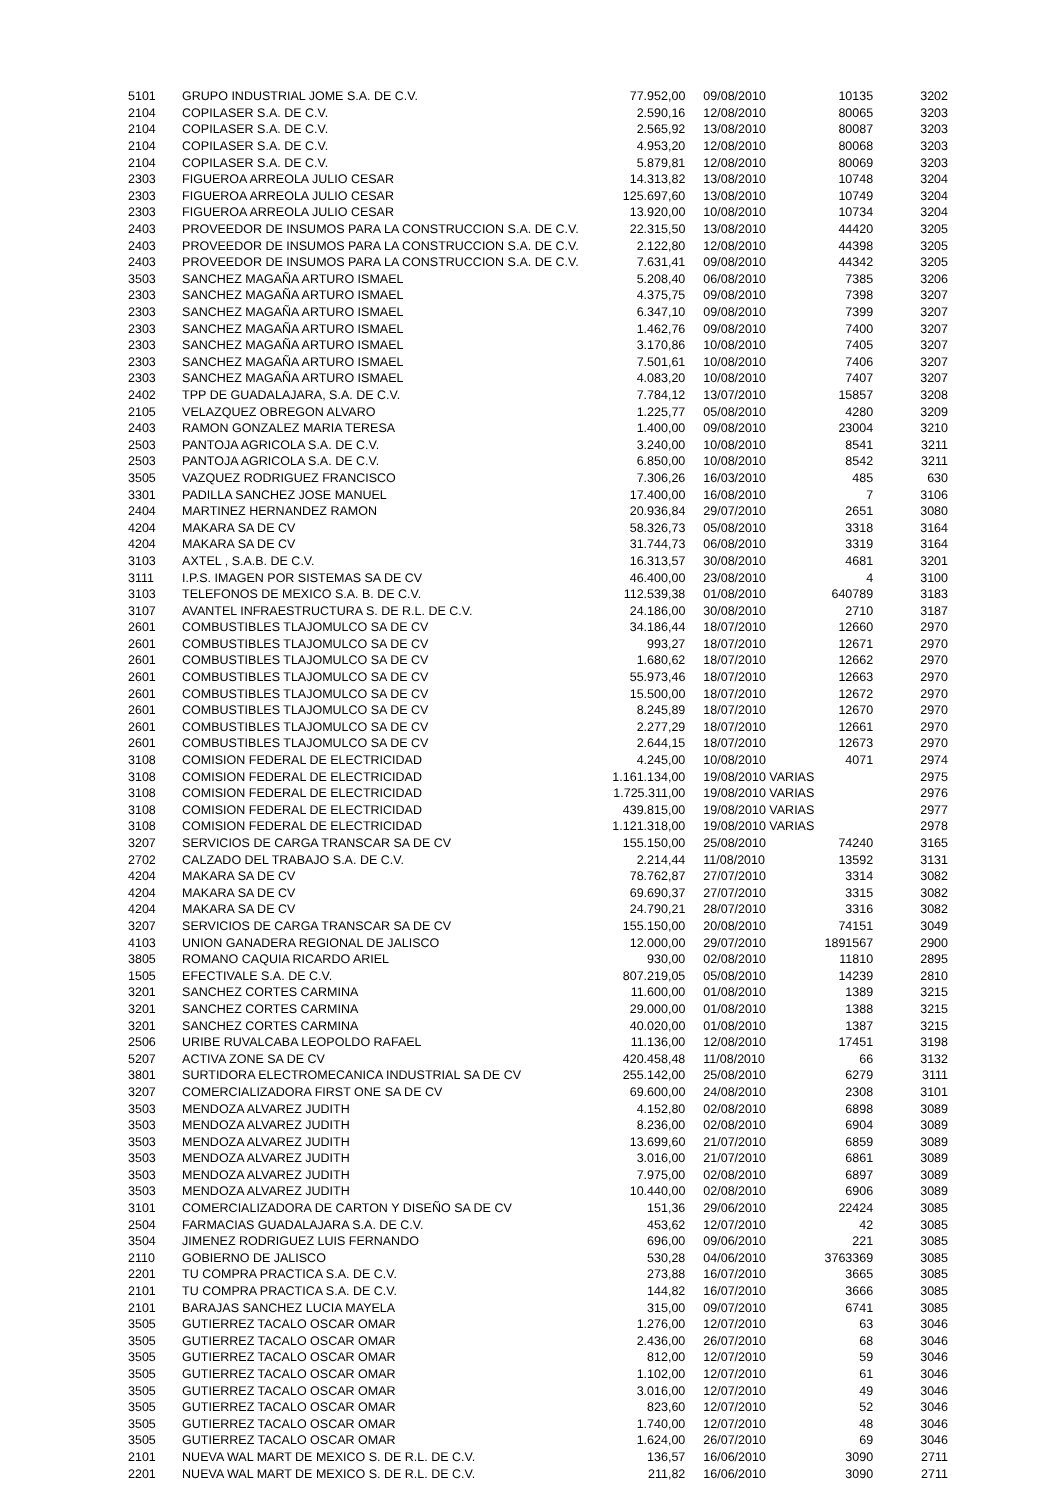| 5101 | GRUPO INDUSTRIAL JOME S.A. DE C.V. | 77.952,00 | 09/08/2010 | 10135 | 3202 |
| 2104 | COPILASER S.A. DE C.V. | 2.590,16 | 12/08/2010 | 80065 | 3203 |
| 2104 | COPILASER S.A. DE C.V. | 2.565,92 | 13/08/2010 | 80087 | 3203 |
| 2104 | COPILASER S.A. DE C.V. | 4.953,20 | 12/08/2010 | 80068 | 3203 |
| 2104 | COPILASER S.A. DE C.V. | 5.879,81 | 12/08/2010 | 80069 | 3203 |
| 2303 | FIGUEROA ARREOLA JULIO CESAR | 14.313,82 | 13/08/2010 | 10748 | 3204 |
| 2303 | FIGUEROA ARREOLA JULIO CESAR | 125.697,60 | 13/08/2010 | 10749 | 3204 |
| 2303 | FIGUEROA ARREOLA JULIO CESAR | 13.920,00 | 10/08/2010 | 10734 | 3204 |
| 2403 | PROVEEDOR DE INSUMOS PARA LA CONSTRUCCION S.A. DE C.V. | 22.315,50 | 13/08/2010 | 44420 | 3205 |
| 2403 | PROVEEDOR DE INSUMOS PARA LA CONSTRUCCION S.A. DE C.V. | 2.122,80 | 12/08/2010 | 44398 | 3205 |
| 2403 | PROVEEDOR DE INSUMOS PARA LA CONSTRUCCION S.A. DE C.V. | 7.631,41 | 09/08/2010 | 44342 | 3205 |
| 3503 | SANCHEZ MAGAÑA ARTURO ISMAEL | 5.208,40 | 06/08/2010 | 7385 | 3206 |
| 2303 | SANCHEZ MAGAÑA ARTURO ISMAEL | 4.375,75 | 09/08/2010 | 7398 | 3207 |
| 2303 | SANCHEZ MAGAÑA ARTURO ISMAEL | 6.347,10 | 09/08/2010 | 7399 | 3207 |
| 2303 | SANCHEZ MAGAÑA ARTURO ISMAEL | 1.462,76 | 09/08/2010 | 7400 | 3207 |
| 2303 | SANCHEZ MAGAÑA ARTURO ISMAEL | 3.170,86 | 10/08/2010 | 7405 | 3207 |
| 2303 | SANCHEZ MAGAÑA ARTURO ISMAEL | 7.501,61 | 10/08/2010 | 7406 | 3207 |
| 2303 | SANCHEZ MAGAÑA ARTURO ISMAEL | 4.083,20 | 10/08/2010 | 7407 | 3207 |
| 2402 | TPP DE GUADALAJARA, S.A. DE C.V. | 7.784,12 | 13/07/2010 | 15857 | 3208 |
| 2105 | VELAZQUEZ OBREGON ALVARO | 1.225,77 | 05/08/2010 | 4280 | 3209 |
| 2403 | RAMON GONZALEZ MARIA TERESA | 1.400,00 | 09/08/2010 | 23004 | 3210 |
| 2503 | PANTOJA AGRICOLA S.A. DE C.V. | 3.240,00 | 10/08/2010 | 8541 | 3211 |
| 2503 | PANTOJA AGRICOLA S.A. DE C.V. | 6.850,00 | 10/08/2010 | 8542 | 3211 |
| 3505 | VAZQUEZ RODRIGUEZ FRANCISCO | 7.306,26 | 16/03/2010 | 485 | 630 |
| 3301 | PADILLA SANCHEZ JOSE MANUEL | 17.400,00 | 16/08/2010 | 7 | 3106 |
| 2404 | MARTINEZ HERNANDEZ RAMON | 20.936,84 | 29/07/2010 | 2651 | 3080 |
| 4204 | MAKARA SA DE CV | 58.326,73 | 05/08/2010 | 3318 | 3164 |
| 4204 | MAKARA SA DE CV | 31.744,73 | 06/08/2010 | 3319 | 3164 |
| 3103 | AXTEL , S.A.B. DE C.V. | 16.313,57 | 30/08/2010 | 4681 | 3201 |
| 3111 | I.P.S. IMAGEN POR SISTEMAS SA DE CV | 46.400,00 | 23/08/2010 | 4 | 3100 |
| 3103 | TELEFONOS DE MEXICO S.A. B. DE C.V. | 112.539,38 | 01/08/2010 | 640789 | 3183 |
| 3107 | AVANTEL INFRAESTRUCTURA S. DE R.L. DE C.V. | 24.186,00 | 30/08/2010 | 2710 | 3187 |
| 2601 | COMBUSTIBLES TLAJOMULCO SA DE CV | 34.186,44 | 18/07/2010 | 12660 | 2970 |
| 2601 | COMBUSTIBLES TLAJOMULCO SA DE CV | 993,27 | 18/07/2010 | 12671 | 2970 |
| 2601 | COMBUSTIBLES TLAJOMULCO SA DE CV | 1.680,62 | 18/07/2010 | 12662 | 2970 |
| 2601 | COMBUSTIBLES TLAJOMULCO SA DE CV | 55.973,46 | 18/07/2010 | 12663 | 2970 |
| 2601 | COMBUSTIBLES TLAJOMULCO SA DE CV | 15.500,00 | 18/07/2010 | 12672 | 2970 |
| 2601 | COMBUSTIBLES TLAJOMULCO SA DE CV | 8.245,89 | 18/07/2010 | 12670 | 2970 |
| 2601 | COMBUSTIBLES TLAJOMULCO SA DE CV | 2.277,29 | 18/07/2010 | 12661 | 2970 |
| 2601 | COMBUSTIBLES TLAJOMULCO SA DE CV | 2.644,15 | 18/07/2010 | 12673 | 2970 |
| 3108 | COMISION FEDERAL DE ELECTRICIDAD | 4.245,00 | 10/08/2010 | 4071 | 2974 |
| 3108 | COMISION FEDERAL DE ELECTRICIDAD | 1.161.134,00 | 19/08/2010 VARIAS | | 2975 |
| 3108 | COMISION FEDERAL DE ELECTRICIDAD | 1.725.311,00 | 19/08/2010 VARIAS | | 2976 |
| 3108 | COMISION FEDERAL DE ELECTRICIDAD | 439.815,00 | 19/08/2010 VARIAS | | 2977 |
| 3108 | COMISION FEDERAL DE ELECTRICIDAD | 1.121.318,00 | 19/08/2010 VARIAS | | 2978 |
| 3207 | SERVICIOS DE CARGA TRANSCAR SA DE CV | 155.150,00 | 25/08/2010 | 74240 | 3165 |
| 2702 | CALZADO DEL TRABAJO S.A. DE C.V. | 2.214,44 | 11/08/2010 | 13592 | 3131 |
| 4204 | MAKARA SA DE CV | 78.762,87 | 27/07/2010 | 3314 | 3082 |
| 4204 | MAKARA SA DE CV | 69.690,37 | 27/07/2010 | 3315 | 3082 |
| 4204 | MAKARA SA DE CV | 24.790,21 | 28/07/2010 | 3316 | 3082 |
| 3207 | SERVICIOS DE CARGA TRANSCAR SA DE CV | 155.150,00 | 20/08/2010 | 74151 | 3049 |
| 4103 | UNION GANADERA REGIONAL DE JALISCO | 12.000,00 | 29/07/2010 | 1891567 | 2900 |
| 3805 | ROMANO CAQUIA RICARDO ARIEL | 930,00 | 02/08/2010 | 11810 | 2895 |
| 1505 | EFECTIVALE S.A. DE C.V. | 807.219,05 | 05/08/2010 | 14239 | 2810 |
| 3201 | SANCHEZ CORTES CARMINA | 11.600,00 | 01/08/2010 | 1389 | 3215 |
| 3201 | SANCHEZ CORTES CARMINA | 29.000,00 | 01/08/2010 | 1388 | 3215 |
| 3201 | SANCHEZ CORTES CARMINA | 40.020,00 | 01/08/2010 | 1387 | 3215 |
| 2506 | URIBE RUVALCABA LEOPOLDO RAFAEL | 11.136,00 | 12/08/2010 | 17451 | 3198 |
| 5207 | ACTIVA ZONE SA DE CV | 420.458,48 | 11/08/2010 | 66 | 3132 |
| 3801 | SURTIDORA ELECTROMECANICA INDUSTRIAL SA DE CV | 255.142,00 | 25/08/2010 | 6279 | 3111 |
| 3207 | COMERCIALIZADORA FIRST ONE SA DE CV | 69.600,00 | 24/08/2010 | 2308 | 3101 |
| 3503 | MENDOZA ALVAREZ JUDITH | 4.152,80 | 02/08/2010 | 6898 | 3089 |
| 3503 | MENDOZA ALVAREZ JUDITH | 8.236,00 | 02/08/2010 | 6904 | 3089 |
| 3503 | MENDOZA ALVAREZ JUDITH | 13.699,60 | 21/07/2010 | 6859 | 3089 |
| 3503 | MENDOZA ALVAREZ JUDITH | 3.016,00 | 21/07/2010 | 6861 | 3089 |
| 3503 | MENDOZA ALVAREZ JUDITH | 7.975,00 | 02/08/2010 | 6897 | 3089 |
| 3503 | MENDOZA ALVAREZ JUDITH | 10.440,00 | 02/08/2010 | 6906 | 3089 |
| 3101 | COMERCIALIZADORA DE CARTON Y DISEÑO SA DE CV | 151,36 | 29/06/2010 | 22424 | 3085 |
| 2504 | FARMACIAS GUADALAJARA S.A. DE C.V. | 453,62 | 12/07/2010 | 42 | 3085 |
| 3504 | JIMENEZ RODRIGUEZ LUIS FERNANDO | 696,00 | 09/06/2010 | 221 | 3085 |
| 2110 | GOBIERNO DE JALISCO | 530,28 | 04/06/2010 | 3763369 | 3085 |
| 2201 | TU COMPRA PRACTICA S.A. DE C.V. | 273,88 | 16/07/2010 | 3665 | 3085 |
| 2101 | TU COMPRA PRACTICA S.A. DE C.V. | 144,82 | 16/07/2010 | 3666 | 3085 |
| 2101 | BARAJAS SANCHEZ LUCIA MAYELA | 315,00 | 09/07/2010 | 6741 | 3085 |
| 3505 | GUTIERREZ TACALO OSCAR OMAR | 1.276,00 | 12/07/2010 | 63 | 3046 |
| 3505 | GUTIERREZ TACALO OSCAR OMAR | 2.436,00 | 26/07/2010 | 68 | 3046 |
| 3505 | GUTIERREZ TACALO OSCAR OMAR | 812,00 | 12/07/2010 | 59 | 3046 |
| 3505 | GUTIERREZ TACALO OSCAR OMAR | 1.102,00 | 12/07/2010 | 61 | 3046 |
| 3505 | GUTIERREZ TACALO OSCAR OMAR | 3.016,00 | 12/07/2010 | 49 | 3046 |
| 3505 | GUTIERREZ TACALO OSCAR OMAR | 823,60 | 12/07/2010 | 52 | 3046 |
| 3505 | GUTIERREZ TACALO OSCAR OMAR | 1.740,00 | 12/07/2010 | 48 | 3046 |
| 3505 | GUTIERREZ TACALO OSCAR OMAR | 1.624,00 | 26/07/2010 | 69 | 3046 |
| 2101 | NUEVA WAL MART DE MEXICO S. DE R.L. DE C.V. | 136,57 | 16/06/2010 | 3090 | 2711 |
| 2201 | NUEVA WAL MART DE MEXICO S. DE R.L. DE C.V. | 211,82 | 16/06/2010 | 3090 | 2711 |